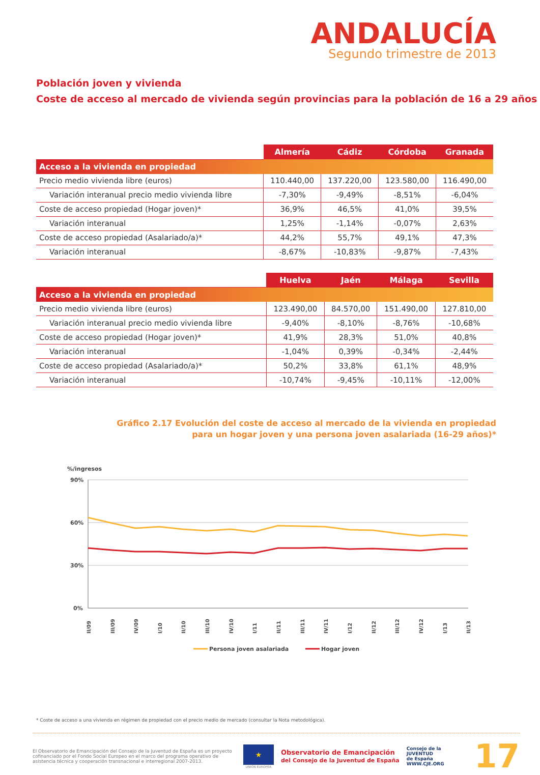ANDALUCÍA
Segundo trimestre de 2013
Población joven y vivienda
Coste de acceso al mercado de vivienda según provincias para la población de 16 a 29 años
| | Almería | Cádiz | Córdoba | Granada |
| --- | --- | --- | --- | --- |
| Acceso a la vivienda en propiedad | | | | |
| Precio medio vivienda libre (euros) | 110.440,00 | 137.220,00 | 123.580,00 | 116.490,00 |
| Variación interanual precio medio vivienda libre | -7,30% | -9,49% | -8,51% | -6,04% |
| Coste de acceso propiedad (Hogar joven)* | 36,9% | 46,5% | 41,0% | 39,5% |
| Variación interanual | 1,25% | -1,14% | -0,07% | 2,63% |
| Coste de acceso propiedad (Asalariado/a)* | 44,2% | 55,7% | 49,1% | 47,3% |
| Variación interanual | -8,67% | -10,83% | -9,87% | -7,43% |
| | Huelva | Jaén | Málaga | Sevilla |
| --- | --- | --- | --- | --- |
| Acceso a la vivienda en propiedad | | | | |
| Precio medio vivienda libre (euros) | 123.490,00 | 84.570,00 | 151.490,00 | 127.810,00 |
| Variación interanual precio medio vivienda libre | -9,40% | -8,10% | -8,76% | -10,68% |
| Coste de acceso propiedad (Hogar joven)* | 41,9% | 28,3% | 51,0% | 40,8% |
| Variación interanual | -1,04% | 0,39% | -0,34% | -2,44% |
| Coste de acceso propiedad (Asalariado/a)* | 50,2% | 33,8% | 61,1% | 48,9% |
| Variación interanual | -10,74% | -9,45% | -10,11% | -12,00% |
Gráfico 2.17 Evolución del coste de acceso al mercado de la vivienda en propiedad
para un hogar joven y una persona joven asalariada (16-29 años)*
%/ingresos
90%
60%
30%
0%
II/09
III/09
IV/09
I/10
II/10
III/10
IV/10
I/11
II/11
III/11
IV/11
I/12
II/12
III/12
IV/12
I/13
II/13
Persona joven asalariada
Hogar joven
* Coste de acceso a una vivienda en régimen de propiedad con el precio medio de mercado (consultar la Nota metodológica).
El Observatorio de Emancipación del Consejo de la Juventud de España es un proyecto cofinanciado por el Fondo Social Europeo en el marco del programa operativo de asistencia técnica y cooperación transnacional e interregional 2007-2013.
★
UNIÓN EUROPEA
Observatorio de Emancipación
del Consejo de la Juventud de España
Consejo de la
JUVENTUD
de España
WWW.CJE.ORG
17